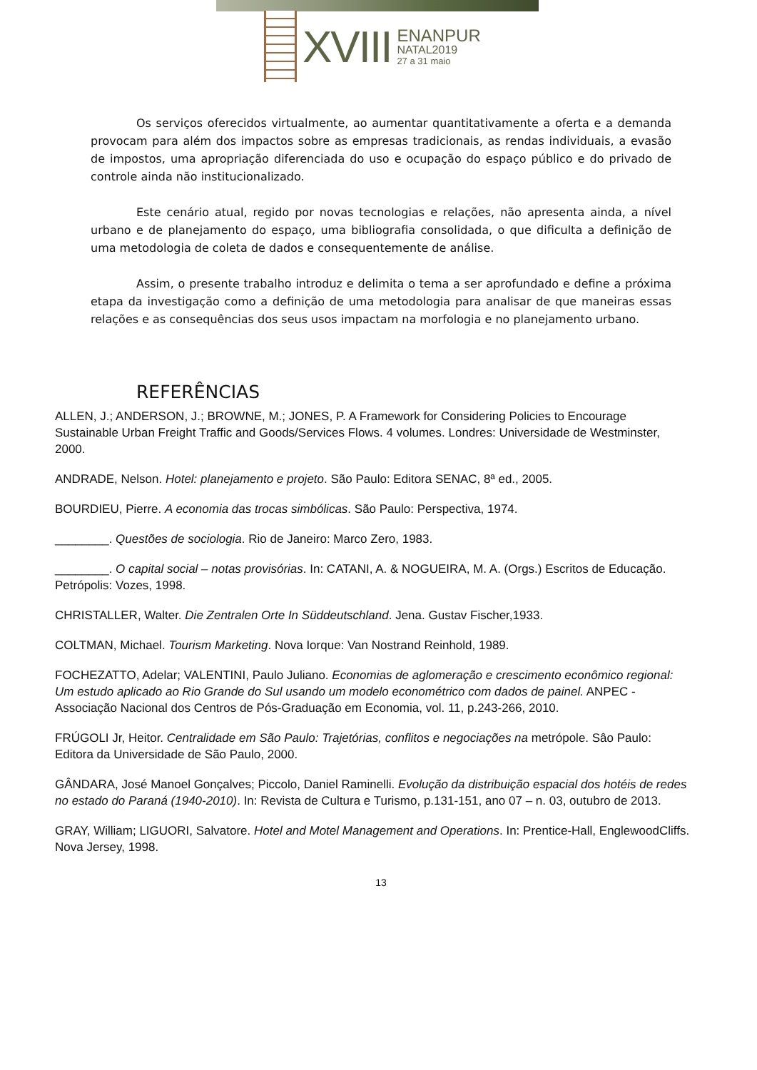XVIII
ENANPUR
NATAL2019
27 a 31 maio
Os serviços oferecidos virtualmente, ao aumentar quantitativamente a oferta e a demanda provocam para além dos impactos sobre as empresas tradicionais, as rendas individuais, a evasão de impostos, uma apropriação diferenciada do uso e ocupação do espaço público e do privado de controle ainda não institucionalizado.
Este cenário atual, regido por novas tecnologias e relações, não apresenta ainda, a nível urbano e de planejamento do espaço, uma bibliografia consolidada, o que dificulta a definição de uma metodologia de coleta de dados e consequentemente de análise.
Assim, o presente trabalho introduz e delimita o tema a ser aprofundado e define a próxima etapa da investigação como a definição de uma metodologia para analisar de que maneiras essas relações e as consequências dos seus usos impactam na morfologia e no planejamento urbano.
REFERÊNCIAS
ALLEN, J.; ANDERSON, J.; BROWNE, M.; JONES, P. A Framework for Considering Policies to Encourage Sustainable Urban Freight Traffic and Goods/Services Flows. 4 volumes. Londres: Universidade de Westminster, 2000.
ANDRADE, Nelson. Hotel: planejamento e projeto. São Paulo: Editora SENAC, 8ª ed., 2005.
BOURDIEU, Pierre. A economia das trocas simbólicas. São Paulo: Perspectiva, 1974.
________. Questões de sociologia. Rio de Janeiro: Marco Zero, 1983.
________. O capital social – notas provisórias. In: CATANI, A. & NOGUEIRA, M. A. (Orgs.) Escritos de Educação. Petrópolis: Vozes, 1998.
CHRISTALLER, Walter. Die Zentralen Orte In Süddeutschland. Jena. Gustav Fischer,1933.
COLTMAN, Michael. Tourism Marketing. Nova Iorque: Van Nostrand Reinhold, 1989.
FOCHEZATTO, Adelar; VALENTINI, Paulo Juliano. Economias de aglomeração e crescimento econômico regional: Um estudo aplicado ao Rio Grande do Sul usando um modelo econométrico com dados de painel. ANPEC - Associação Nacional dos Centros de Pós-Graduação em Economia, vol. 11, p.243-266, 2010.
FRÚGOLI Jr, Heitor. Centralidade em São Paulo: Trajetórias, conflitos e negociações na metrópole. Sâo Paulo: Editora da Universidade de São Paulo, 2000.
GÂNDARA, José Manoel Gonçalves; Piccolo, Daniel Raminelli. Evolução da distribuição espacial dos hotéis de redes no estado do Paraná (1940-2010). In: Revista de Cultura e Turismo, p.131-151, ano 07 – n. 03, outubro de 2013.
GRAY, William; LIGUORI, Salvatore. Hotel and Motel Management and Operations. In: Prentice-Hall, EnglewoodCliffs. Nova Jersey, 1998.
13